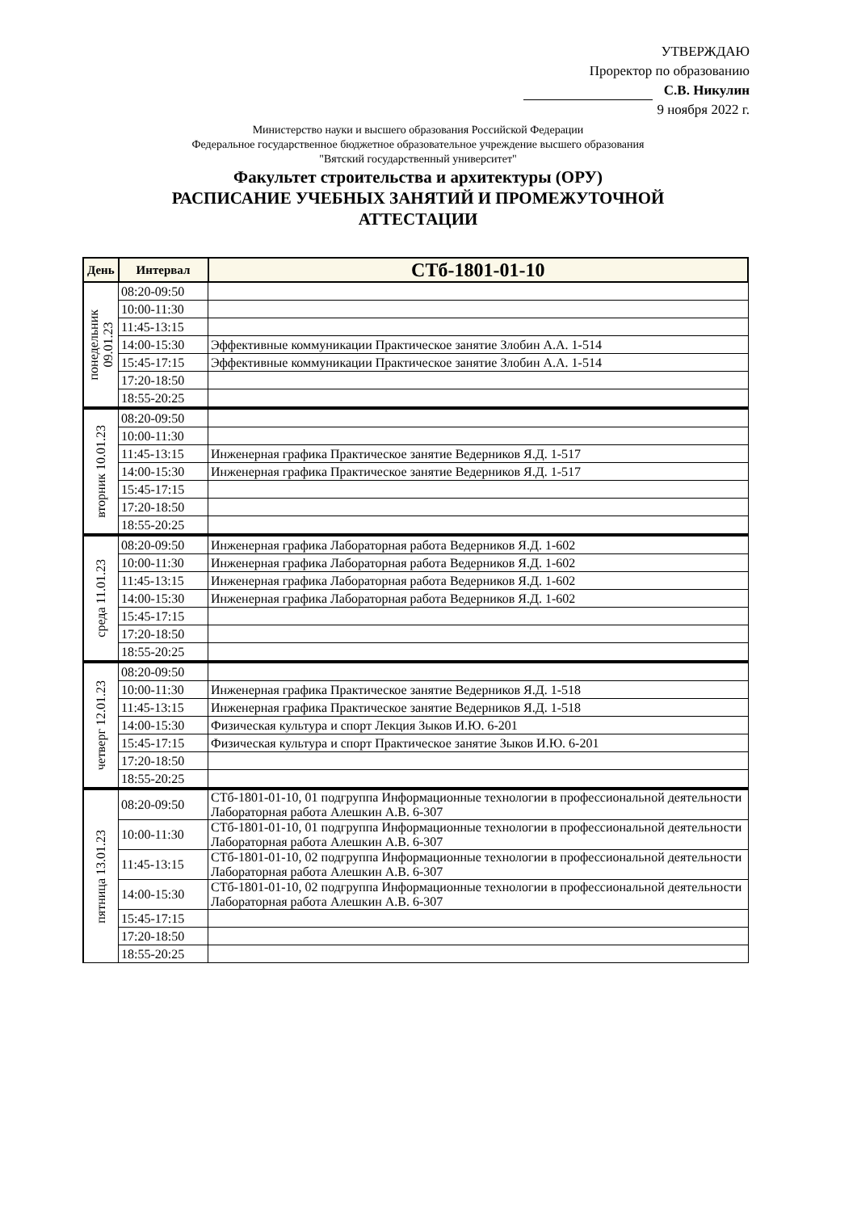УТВЕРЖДАЮ
Проректор по образованию
С.В. Никулин
9 ноября 2022 г.
Министерство науки и высшего образования Российской Федерации
Федеральное государственное бюджетное образовательное учреждение высшего образования
"Вятский государственный университет"
Факультет строительства и архитектуры (ОРУ)
РАСПИСАНИЕ УЧЕБНЫХ ЗАНЯТИЙ И ПРОМЕЖУТОЧНОЙ
АТТЕСТАЦИИ
| День | Интервал | СТб-1801-01-10 |
| --- | --- | --- |
| понедельник 09.01.23 | 08:20-09:50 | |
| | 10:00-11:30 | |
| | 11:45-13:15 | |
| | 14:00-15:30 | Эффективные коммуникации Практическое занятие Злобин А.А. 1-514 |
| | 15:45-17:15 | Эффективные коммуникации Практическое занятие Злобин А.А. 1-514 |
| | 17:20-18:50 | |
| | 18:55-20:25 | |
| вторник 10.01.23 | 08:20-09:50 | |
| | 10:00-11:30 | |
| | 11:45-13:15 | Инженерная графика Практическое занятие Ведерников Я.Д. 1-517 |
| | 14:00-15:30 | Инженерная графика Практическое занятие Ведерников Я.Д. 1-517 |
| | 15:45-17:15 | |
| | 17:20-18:50 | |
| | 18:55-20:25 | |
| среда 11.01.23 | 08:20-09:50 | Инженерная графика Лабораторная работа Ведерников Я.Д. 1-602 |
| | 10:00-11:30 | Инженерная графика Лабораторная работа Ведерников Я.Д. 1-602 |
| | 11:45-13:15 | Инженерная графика Лабораторная работа Ведерников Я.Д. 1-602 |
| | 14:00-15:30 | Инженерная графика Лабораторная работа Ведерников Я.Д. 1-602 |
| | 15:45-17:15 | |
| | 17:20-18:50 | |
| | 18:55-20:25 | |
| четверг 12.01.23 | 08:20-09:50 | |
| | 10:00-11:30 | Инженерная графика Практическое занятие Ведерников Я.Д. 1-518 |
| | 11:45-13:15 | Инженерная графика Практическое занятие Ведерников Я.Д. 1-518 |
| | 14:00-15:30 | Физическая культура и спорт Лекция Зыков И.Ю. 6-201 |
| | 15:45-17:15 | Физическая культура и спорт Практическое занятие Зыков И.Ю. 6-201 |
| | 17:20-18:50 | |
| | 18:55-20:25 | |
| пятница 13.01.23 | 08:20-09:50 | СТб-1801-01-10, 01 подгруппа Информационные технологии в профессиональной деятельности Лабораторная работа Алешкин А.В. 6-307 |
| | 10:00-11:30 | СТб-1801-01-10, 01 подгруппа Информационные технологии в профессиональной деятельности Лабораторная работа Алешкин А.В. 6-307 |
| | 11:45-13:15 | СТб-1801-01-10, 02 подгруппа Информационные технологии в профессиональной деятельности Лабораторная работа Алешкин А.В. 6-307 |
| | 14:00-15:30 | СТб-1801-01-10, 02 подгруппа Информационные технологии в профессиональной деятельности Лабораторная работа Алешкин А.В. 6-307 |
| | 15:45-17:15 | |
| | 17:20-18:50 | |
| | 18:55-20:25 | |